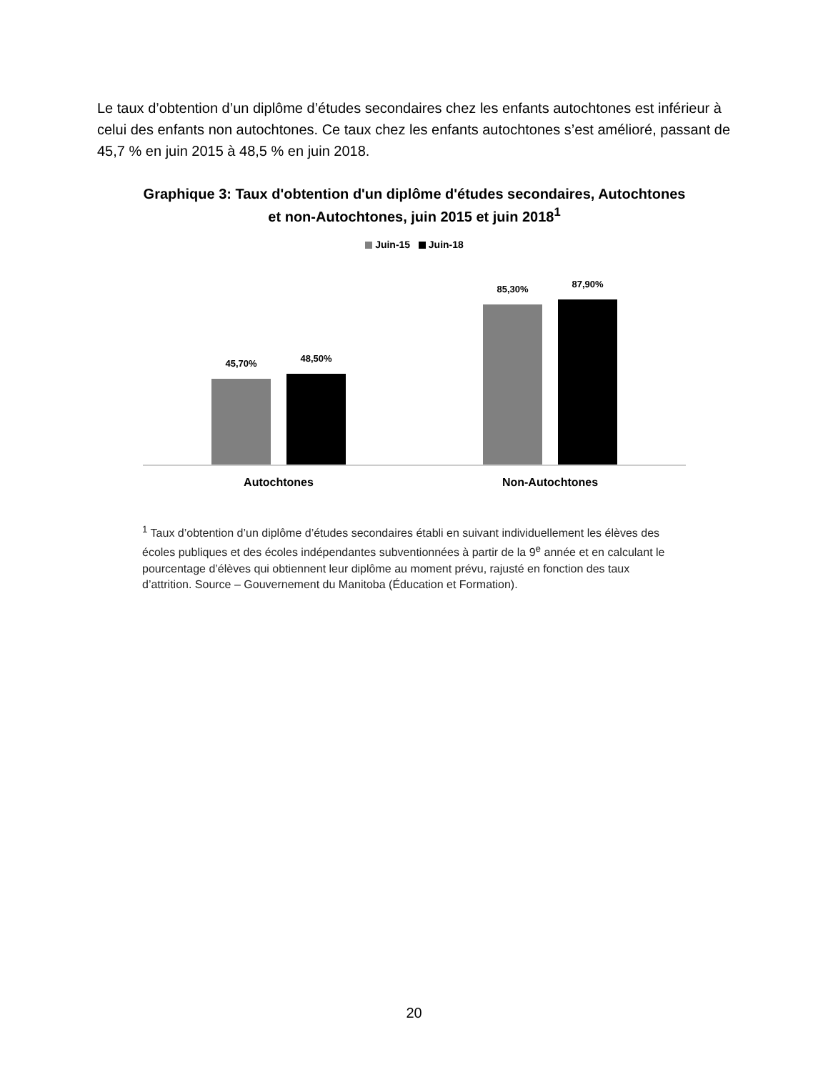Le taux d’obtention d’un diplôme d’études secondaires chez les enfants autochtones est inférieur à celui des enfants non autochtones. Ce taux chez les enfants autochtones s’est amélioré, passant de 45,7 % en juin 2015 à 48,5 % en juin 2018.
Graphique 3: Taux d'obtention d'un diplôme d'études secondaires, Autochtones et non-Autochtones, juin 2015 et juin 2018<sup>1</sup>
Juin-15 Juin-18
45,70%
48,50%
85,30%
87,90%
Autochtones Non-Autochtones
<sup>1</sup> Taux d’obtention d’un diplôme d’études secondaires établi en suivant individuellement les élèves des écoles publiques et des écoles indépendantes subventionnées à partir de la 9<sup>e</sup> année et en calculant le pourcentage d’élèves qui obtiennent leur diplôme au moment prévu, rajusté en fonction des taux d’attrition. Source – Gouvernement du Manitoba (Éducation et Formation).
20